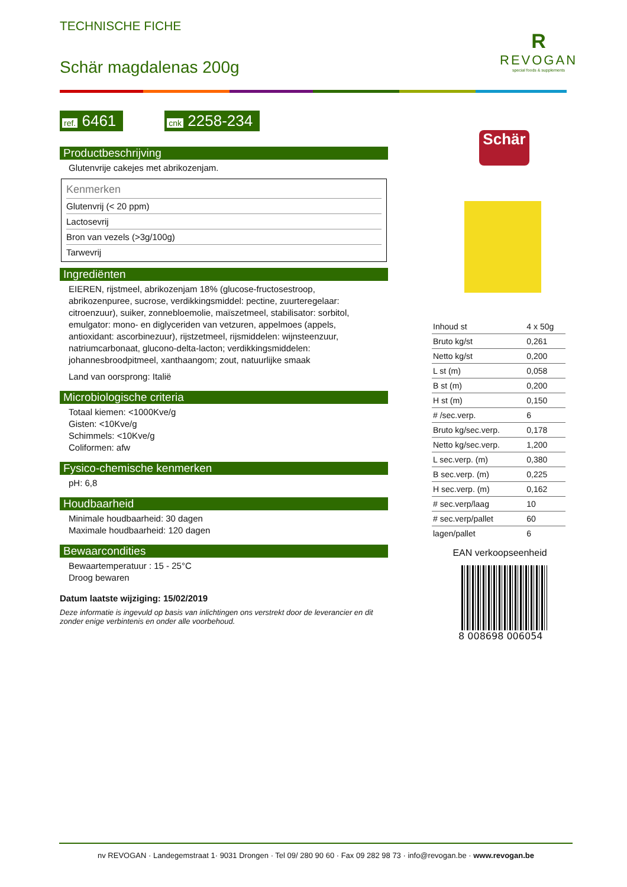TECHNISCHE FICHE
Schär magdalenas 200g
R
REVOGAN
special foods & supplements
ref. 6461 cnk 2258-234
Productbeschrijving
Glutenvrije cakejes met abrikozenjam.
Kenmerken
Glutenvrij (< 20 ppm)
Lactosevrij
Bron van vezels (>3g/100g)
Tarwevrij
Ingrediënten
EIEREN, rijstmeel, abrikozenjam 18% (glucose-fructosestroop, abrikozenpuree, sucrose, verdikkingsmiddel: pectine, zuurteregelaar: citroenzuur), suiker, zonnebloemolie, maïszetmeel, stabilisator: sorbitol, emulgator: mono- en diglyceriden van vetzuren, appelmoes (appels, antioxidant: ascorbinezuur), rijstzetmeel, rijsmiddelen: wijnsteenzuur, natriumcarbonaat, glucono-delta-lacton; verdikkingsmiddelen: johannesbroodpitmeel, xanthaangom; zout, natuurlijke smaak
Land van oorsprong: Italië
Microbiologische criteria
Totaal kiemen: <1000Kve/g
Gisten: <10Kve/g
Schimmels: <10Kve/g
Coliformen: afw
Fysico-chemische kenmerken
pH: 6,8
Houdbaarheid
Minimale houdbaarheid: 30 dagen
Maximale houdbaarheid: 120 dagen
Bewaarcondities
Bewaartemperatuur : 15 - 25°C
Droog bewaren
Datum laatste wijziging: 15/02/2019
Deze informatie is ingevuld op basis van inlichtingen ons verstrekt door de leverancier en dit zonder enige verbintenis en onder alle voorbehoud.
Schär
| Inhoud st | 4 x 50g |
| Bruto kg/st | 0,261 |
| Netto kg/st | 0,200 |
| L st (m) | 0,058 |
| B st (m) | 0,200 |
| H st (m) | 0,150 |
| # /sec.verp. | 6 |
| Bruto kg/sec.verp. | 0,178 |
| Netto kg/sec.verp. | 1,200 |
| L sec.verp. (m) | 0,380 |
| B sec.verp. (m) | 0,225 |
| H sec.verp. (m) | 0,162 |
| # sec.verp/laag | 10 |
| # sec.verp/pallet | 60 |
| lagen/pallet | 6 |
EAN verkoopseenheid
8 008698 006054
nv REVOGAN · Landegemstraat 1· 9031 Drongen · Tel 09/ 280 90 60 · Fax 09 282 98 73 · info@revogan.be · www.revogan.be